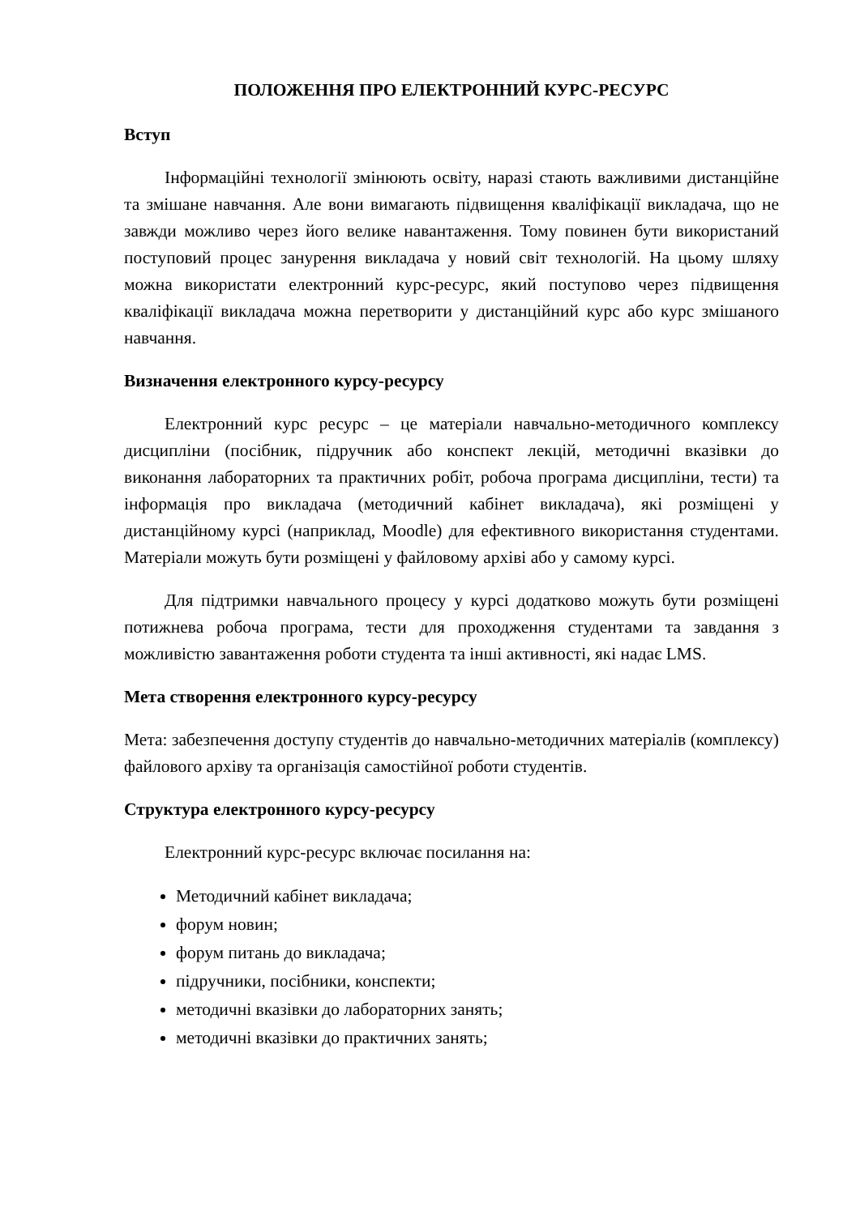ПОЛОЖЕННЯ ПРО ЕЛЕКТРОННИЙ КУРС-РЕСУРС
Вступ
Інформаційні технології змінюють освіту, наразі стають важливими дистанційне та змішане навчання. Але вони вимагають підвищення кваліфікації викладача, що не завжди можливо через його велике навантаження. Тому повинен бути використаний поступовий процес занурення викладача у новий світ технологій. На цьому шляху можна використати електронний курс-ресурс, який поступово через підвищення кваліфікації викладача можна перетворити у дистанційний курс або курс змішаного навчання.
Визначення електронного курсу-ресурсу
Електронний курс ресурс – це матеріали навчально-методичного комплексу дисципліни (посібник, підручник або конспект лекцій, методичні вказівки до виконання лабораторних та практичних робіт, робоча програма дисципліни, тести) та інформація про викладача (методичний кабінет викладача), які розміщені у дистанційному курсі (наприклад, Moodle) для ефективного використання студентами. Матеріали можуть бути розміщені у файловому архіві або у самому курсі.
Для підтримки навчального процесу у курсі додатково можуть бути розміщені потижнева робоча програма, тести для проходження студентами та завдання з можливістю завантаження роботи студента та інші активності, які надає LMS.
Мета створення електронного курсу-ресурсу
Мета: забезпечення доступу студентів до навчально-методичних матеріалів (комплексу) файлового архіву та організація самостійної роботи студентів.
Структура електронного курсу-ресурсу
Електронний курс-ресурс включає посилання на:
Методичний кабінет викладача;
форум новин;
форум питань до викладача;
підручники, посібники, конспекти;
методичні вказівки до лабораторних занять;
методичні вказівки до практичних занять;